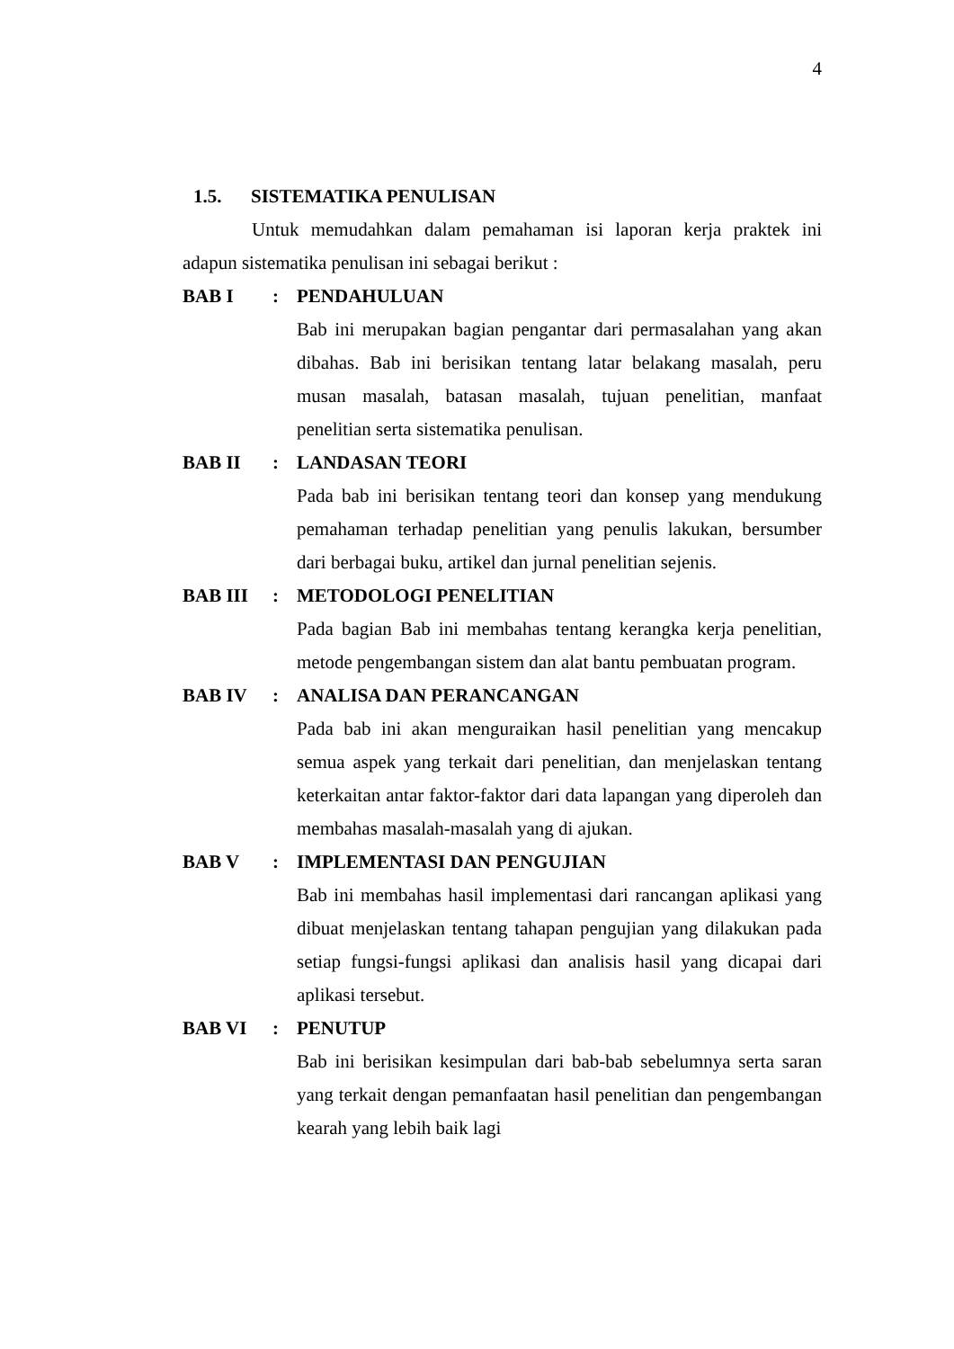4
1.5. SISTEMATIKA PENULISAN
Untuk memudahkan dalam pemahaman isi laporan kerja praktek ini adapun sistematika penulisan ini sebagai berikut :
BAB I : PENDAHULUAN
Bab ini merupakan bagian pengantar dari permasalahan yang akan dibahas. Bab ini berisikan tentang latar belakang masalah, peru musan masalah, batasan masalah, tujuan penelitian, manfaat penelitian serta sistematika penulisan.
BAB II : LANDASAN TEORI
Pada bab ini berisikan tentang teori dan konsep yang mendukung pemahaman terhadap penelitian yang penulis lakukan, bersumber dari berbagai buku, artikel dan jurnal penelitian sejenis.
BAB III : METODOLOGI PENELITIAN
Pada bagian Bab ini membahas tentang kerangka kerja penelitian, metode pengembangan sistem dan alat bantu pembuatan program.
BAB IV : ANALISA DAN PERANCANGAN
Pada bab ini akan menguraikan hasil penelitian yang mencakup semua aspek yang terkait dari penelitian, dan menjelaskan tentang keterkaitan antar faktor-faktor dari data lapangan yang diperoleh dan membahas masalah-masalah yang di ajukan.
BAB V : IMPLEMENTASI DAN PENGUJIAN
Bab ini membahas hasil implementasi dari rancangan aplikasi yang dibuat menjelaskan tentang tahapan pengujian yang dilakukan pada setiap fungsi-fungsi aplikasi dan analisis hasil yang dicapai dari aplikasi tersebut.
BAB VI : PENUTUP
Bab ini berisikan kesimpulan dari bab-bab sebelumnya serta saran yang terkait dengan pemanfaatan hasil penelitian dan pengembangan kearah yang lebih baik lagi